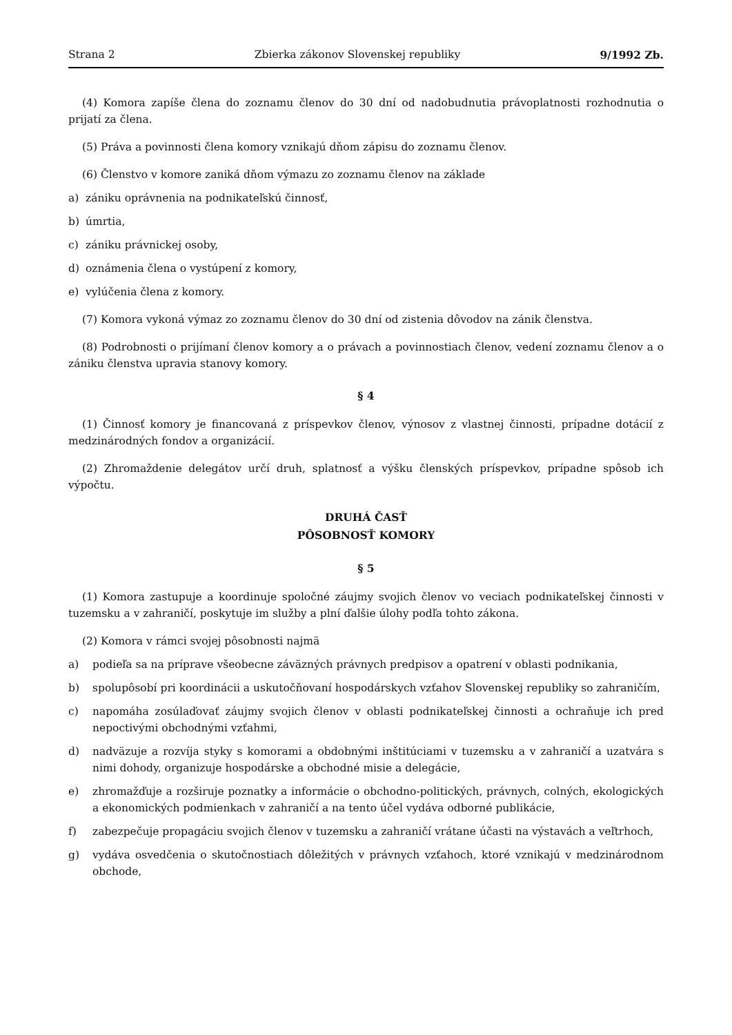Strana 2 Zbierka zákonov Slovenskej republiky 9/1992 Zb.
(4) Komora zapíše člena do zoznamu členov do 30 dní od nadobudnutia právoplatnosti rozhodnutia o prijatí za člena.
(5) Práva a povinnosti člena komory vznikajú dňom zápisu do zoznamu členov.
(6) Členstvo v komore zaniká dňom výmazu zo zoznamu členov na základe
a) zániku oprávnenia na podnikateľskú činnosť,
b) úmrtia,
c) zániku právnickej osoby,
d) oznámenia člena o vystúpení z komory,
e) vylúčenia člena z komory.
(7) Komora vykoná výmaz zo zoznamu členov do 30 dní od zistenia dôvodov na zánik členstva.
(8) Podrobnosti o prijímaní členov komory a o právach a povinnostiach členov, vedení zoznamu členov a o zániku členstva upravia stanovy komory.
§ 4
(1) Činnosť komory je financovaná z príspevkov členov, výnosov z vlastnej činnosti, prípadne dotácií z medzinárodných fondov a organizácií.
(2) Zhromaždenie delegátov určí druh, splatnosť a výšku členských príspevkov, prípadne spôsob ich výpočtu.
DRUHÁ ČASŤ
PÔSOBNOSŤ KOMORY
§ 5
(1) Komora zastupuje a koordinuje spoločné záujmy svojich členov vo veciach podnikateľskej činnosti v tuzemsku a v zahraničí, poskytuje im služby a plní ďalšie úlohy podľa tohto zákona.
(2) Komora v rámci svojej pôsobnosti najmä
a) podieľa sa na príprave všeobecne záväzných právnych predpisov a opatrení v oblasti podnikania,
b) spolupôsobí pri koordinácii a uskutočňovaní hospodárskych vzťahov Slovenskej republiky so zahraničím,
c) napomáha zosúlaďovať záujmy svojich členov v oblasti podnikateľskej činnosti a ochraňuje ich pred nepoctivými obchodnými vzťahmi,
d) nadväzuje a rozvíja styky s komorami a obdobnými inštitúciami v tuzemsku a v zahraničí a uzatvára s nimi dohody, organizuje hospodárske a obchodné misie a delegácie,
e) zhromažďuje a rozširuje poznatky a informácie o obchodno-politických, právnych, colných, ekologických a ekonomických podmienkach v zahraničí a na tento účel vydáva odborné publikácie,
f) zabezpečuje propagáciu svojich členov v tuzemsku a zahraničí vrátane účasti na výstavách a veľtrhoch,
g) vydáva osvedčenia o skutočnostiach dôležitých v právnych vzťahoch, ktoré vznikajú v medzinárodnom obchode,